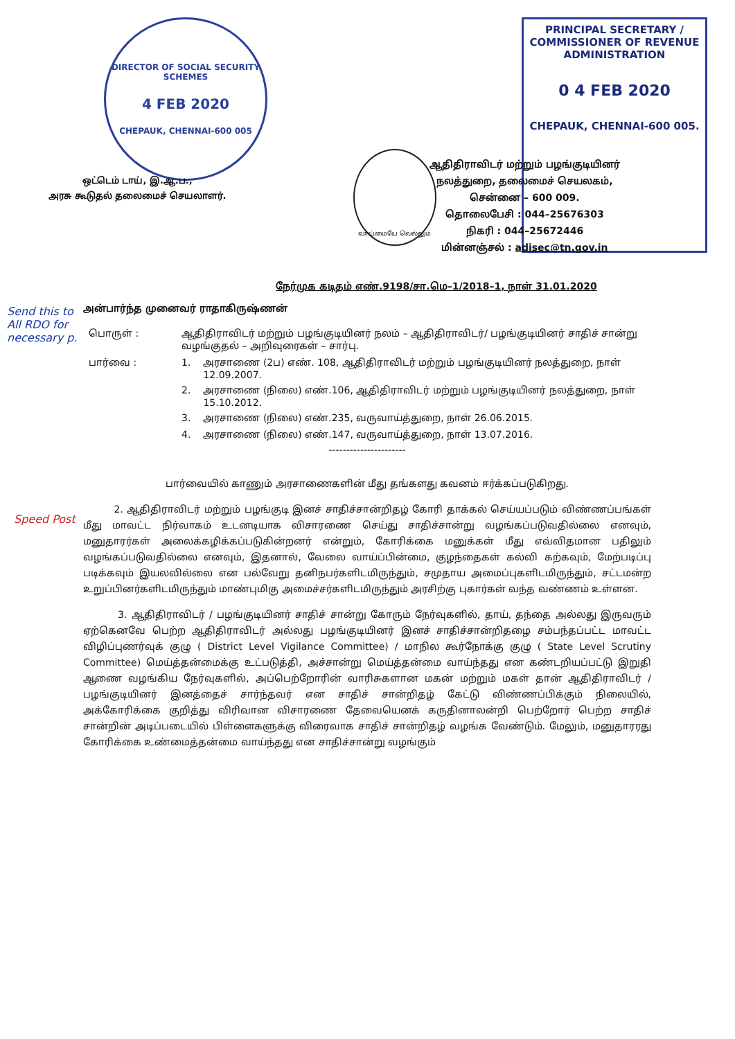DIRECTOR OF SOCIAL SECURITY SCHEMES
4 FEB 2020
CHEPAUK, CHENNAI-600 005
வாய்மையே வெல்லும்
PRINCIPAL SECRETARY /
COMMISSIONER OF REVENUE
ADMINISTRATION
0 4 FEB 2020
CHEPAUK, CHENNAI-600 005.
ஒட்டெம் டாய், இ.ஆ.ப.,
அரசு கூடுதல் தலைமைச் செயலாளர்.
ஆதிதிராவிடர் மற்றும் பழங்குடியினர்
நலத்துறை, தலைமைச் செயலகம்,
சென்னை – 600 009.
தொலைபேசி : 044–25676303
நிகரி : 044–25672446
மின்னஞ்சல் : adisec@tn.gov.in
Send this to All RDO for necessary p.
Speed Post
நேர்முக கடிதம் எண்.9198/சா.மெ–1/2018–1, நாள் 31.01.2020
அன்பார்ந்த முனைவர் ராதாகிருஷ்ணன்
| பொருள் : | ஆதிதிராவிடர் மற்றும் பழங்குடியினர் நலம் – ஆதிதிராவிடர்/ பழங்குடியினர் சாதிச் சான்று வழங்குதல் – அறிவுரைகள் – சார்பு. | |
| பார்வை : | 1. | அரசாணை (2ப) எண். 108, ஆதிதிராவிடர் மற்றும் பழங்குடியினர் நலத்துறை, நாள் 12.09.2007. |
| | 2. | அரசாணை (நிலை) எண்.106, ஆதிதிராவிடர் மற்றும் பழங்குடியினர் நலத்துறை, நாள் 15.10.2012. |
| | 3. | அரசாணை (நிலை) எண்.235, வருவாய்த்துறை, நாள் 26.06.2015. |
| | 4. | அரசாணை (நிலை) எண்.147, வருவாய்த்துறை, நாள் 13.07.2016. |
----------------------
பார்வையில் காணும் அரசாணைகளின் மீது தங்களது கவனம் ஈர்க்கப்படுகிறது.
2. ஆதிதிராவிடர் மற்றும் பழங்குடி இனச் சாதிச்சான்றிதழ் கோரி தாக்கல் செய்யப்படும் விண்ணப்பங்கள் மீது மாவட்ட நிர்வாகம் உடனடியாக விசாரணை செய்து சாதிச்சான்று வழங்கப்படுவதில்லை எனவும், மனுதாரர்கள் அலைக்கழிக்கப்படுகின்றனர் என்றும், கோரிக்கை மனுக்கள் மீது எவ்விதமான பதிலும் வழங்கப்படுவதில்லை எனவும், இதனால், வேலை வாய்ப்பின்மை, குழந்தைகள் கல்வி கற்கவும், மேற்படிப்பு படிக்கவும் இயலவில்லை என பல்வேறு தனிநபர்களிடமிருந்தும், சமுதாய அமைப்புகளிடமிருந்தும், சட்டமன்ற உறுப்பினர்களிடமிருந்தும் மாண்புமிகு அமைச்சர்களிடமிருந்தும் அரசிற்கு புகார்கள் வந்த வண்ணம் உள்ளன.
3. ஆதிதிராவிடர் / பழங்குடியினர் சாதிச் சான்று கோரும் நேர்வுகளில், தாய், தந்தை அல்லது இருவரும் ஏற்கெனவே பெற்ற ஆதிதிராவிடர் அல்லது பழங்குடியினர் இனச் சாதிச்சான்றிதழை சம்பந்தப்பட்ட மாவட்ட விழிப்புணர்வுக் குழு ( District Level Vigilance Committee) / மாநில கூர்நோக்கு குழு ( State Level Scrutiny Committee) மெய்த்தன்மைக்கு உட்படுத்தி, அச்சான்று மெய்த்தன்மை வாய்ந்தது என கண்டறியப்பட்டு இறுதி ஆணை வழங்கிய நேர்வுகளில், அப்பெற்றோரின் வாரிசுகளான மகன் மற்றும் மகள் தான் ஆதிதிராவிடர் / பழங்குடியினர் இனத்தைச் சார்ந்தவர் என சாதிச் சான்றிதழ் கேட்டு விண்ணப்பிக்கும் நிலையில், அக்கோரிக்கை குறித்து விரிவான விசாரணை தேவையெனக் கருதினாலன்றி பெற்றோர் பெற்ற சாதிச் சான்றின் அடிப்படையில் பிள்ளைகளுக்கு விரைவாக சாதிச் சான்றிதழ் வழங்க வேண்டும். மேலும், மனுதாரரது கோரிக்கை உண்மைத்தன்மை வாய்ந்தது என சாதிச்சான்று வழங்கும்